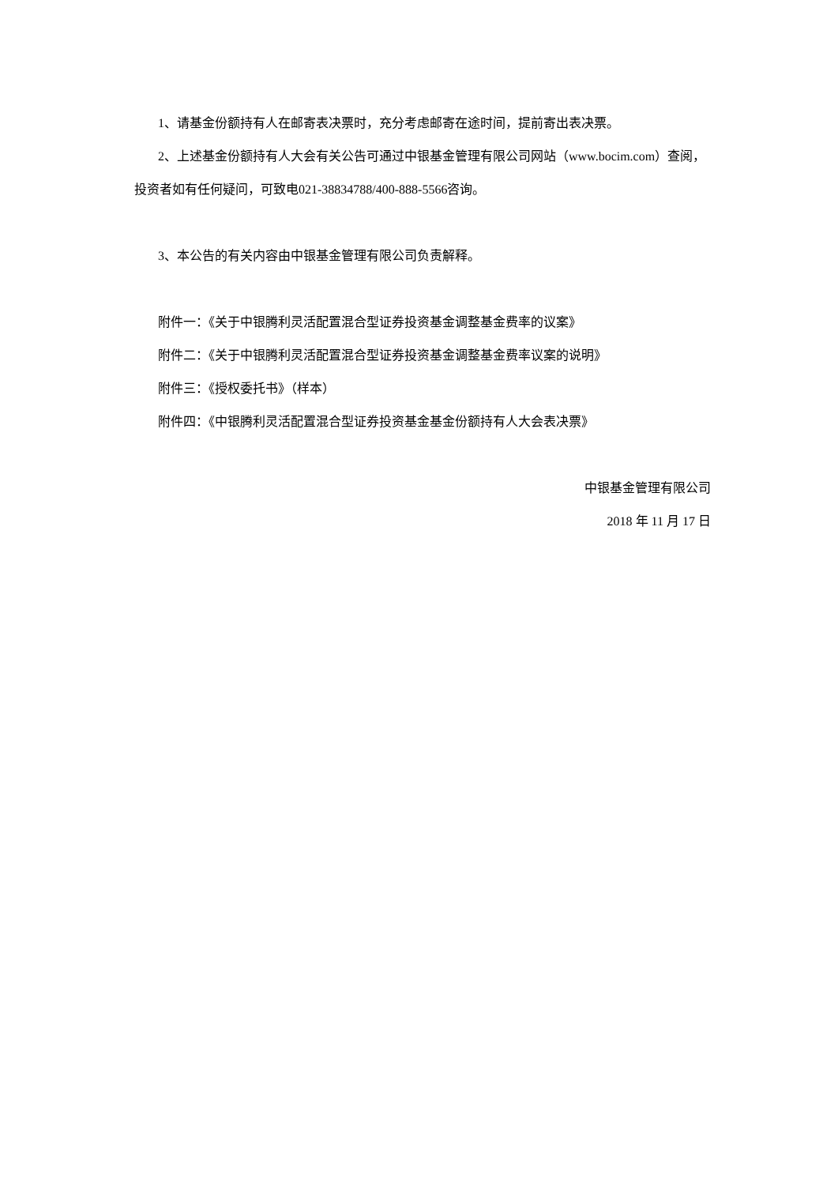1、请基金份额持有人在邮寄表决票时，充分考虑邮寄在途时间，提前寄出表决票。
2、上述基金份额持有人大会有关公告可通过中银基金管理有限公司网站（www.bocim.com）查阅，投资者如有任何疑问，可致电021-38834788/400-888-5566咨询。
3、本公告的有关内容由中银基金管理有限公司负责解释。
附件一：《关于中银腾利灵活配置混合型证券投资基金调整基金费率的议案》
附件二：《关于中银腾利灵活配置混合型证券投资基金调整基金费率议案的说明》
附件三：《授权委托书》（样本）
附件四：《中银腾利灵活配置混合型证券投资基金基金份额持有人大会表决票》
中银基金管理有限公司
2018 年 11 月 17 日